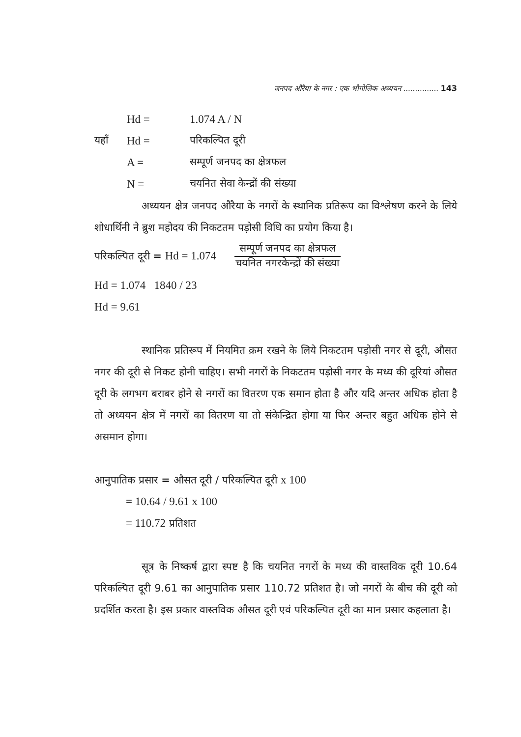जनपद औरैया के नगर : एक भौगोलिक अध्ययन ............... 143
Hd = 1.074 A / N
यहाँ Hd = परिकल्पित दूरी
A = सम्पूर्ण जनपद का क्षेत्रफल
N = चयनित सेवा केन्द्रों की संख्या
अध्ययन क्षेत्र जनपद औरैया के नगरों के स्थानिक प्रतिरूप का विश्लेषण करने के लिये शोधार्थिनी ने ब्रुश महोदय की निकटतम पड़ोसी विधि का प्रयोग किया है।
परिकल्पित दूरी = Hd = 1.074
सम्पूर्ण जनपद का क्षेत्रफल
चयनित नगरकेन्द्रों की संख्या
Hd = 1.074 1840 / 23
Hd = 9.61
स्थानिक प्रतिरूप में नियमित क्रम रखने के लिये निकटतम पड़ोसी नगर से दूरी, औसत नगर की दूरी से निकट होनी चाहिए। सभी नगरों के निकटतम पड़ोसी नगर के मध्य की दूरियां औसत दूरी के लगभग बराबर होने से नगरों का वितरण एक समान होता है और यदि अन्तर अधिक होता है तो अध्ययन क्षेत्र में नगरों का वितरण या तो संकेन्द्रित होगा या फिर अन्तर बहुत अधिक होने से असमान होगा।
आनुपातिक प्रसार = औसत दूरी / परिकल्पित दूरी x 100
= 10.64 / 9.61 x 100
= 110.72 प्रतिशत
सूत्र के निष्कर्ष द्वारा स्पष्ट है कि चयनित नगरों के मध्य की वास्तविक दूरी 10.64 परिकल्पित दूरी 9.61 का आनुपातिक प्रसार 110.72 प्रतिशत है। जो नगरों के बीच की दूरी को प्रदर्शित करता है। इस प्रकार वास्तविक औसत दूरी एवं परिकल्पित दूरी का मान प्रसार कहलाता है।